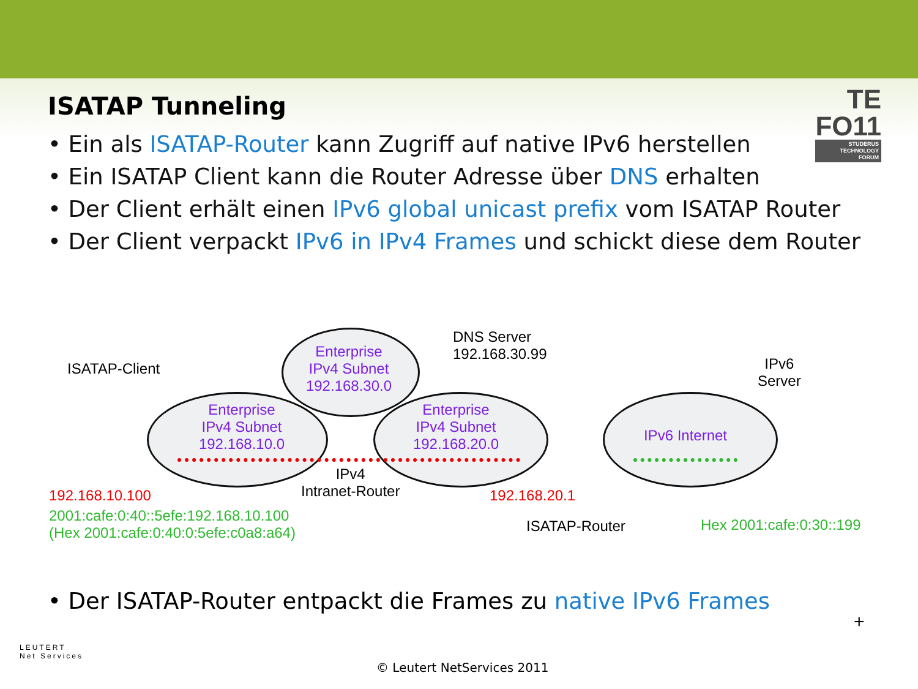ISATAP Tunneling
TE
FO11
STUDERUS
TECHNOLOGY
FORUM
• Ein als ISATAP-Router kann Zugriff auf native IPv6 herstellen
• Ein ISATAP Client kann die Router Adresse über DNS erhalten
• Der Client erhält einen IPv6 global unicast prefix vom ISATAP Router
• Der Client verpackt IPv6 in IPv4 Frames und schickt diese dem Router
Enterprise
IPv4 Subnet
192.168.30.0
Enterprise
IPv4 Subnet
192.168.10.0
Enterprise
IPv4 Subnet
192.168.20.0
IPv6 Internet
DNS Server
192.168.30.99
ISATAP-Client
IPv6
Server
IPv4
Intranet-Router
192.168.10.100
2001:cafe:0:40::5efe:192.168.10.100
(Hex 2001:cafe:0:40:0:5efe:c0a8:a64)
192.168.20.1
ISATAP-Router Hex 2001:cafe:0:30::199
• Der ISATAP-Router entpackt die Frames zu native IPv6 Frames
+
LEUTERT
Net Services
© Leutert NetServices 2011